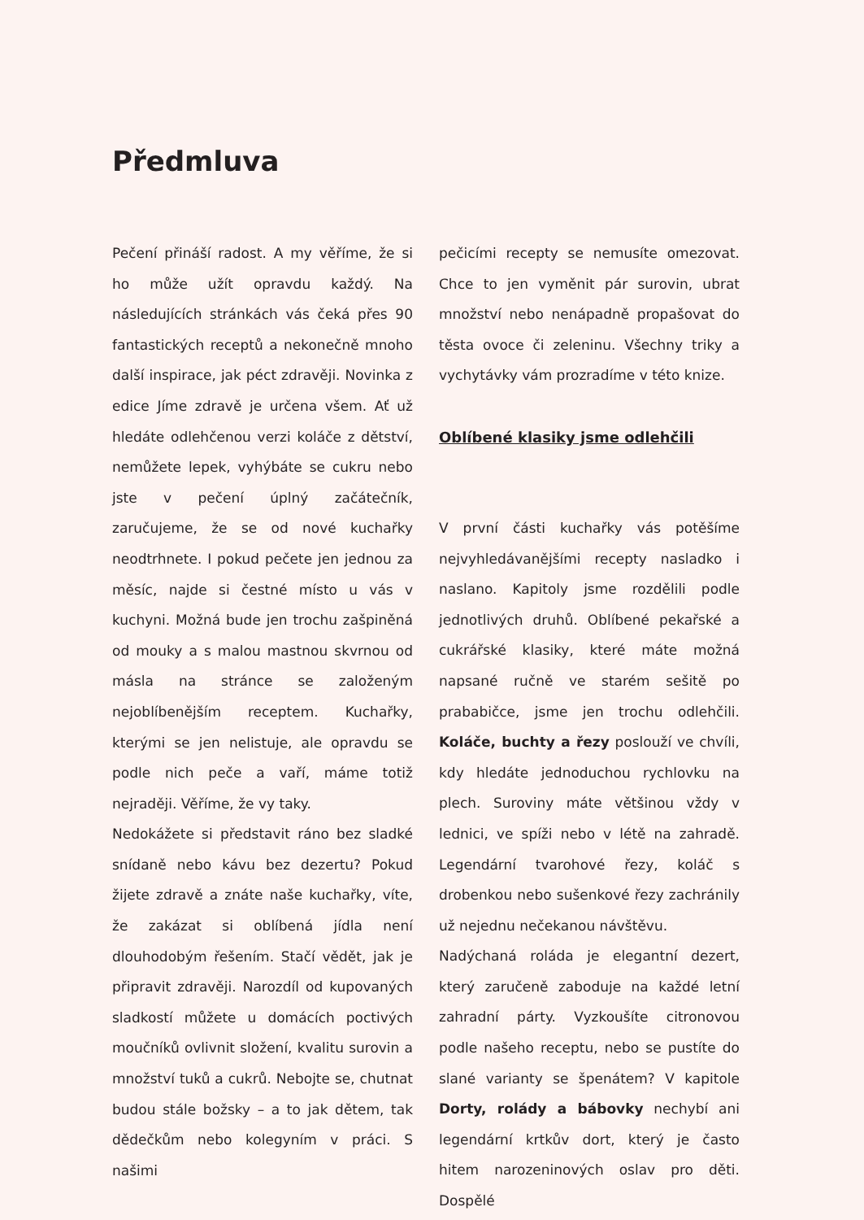Předmluva
Pečení přináší radost. A my věříme, že si ho může užít opravdu každý. Na následujících stránkách vás čeká přes 90 fantastických receptů a nekonečně mnoho další inspirace, jak péct zdravěji. Novinka z edice Jíme zdravě je určena všem. Ať už hledáte odlehčenou verzi koláče z dětství, nemůžete lepek, vyhýbáte se cukru nebo jste v pečení úplný začátečník, zaručujeme, že se od nové kuchařky neodtrhnete. I pokud pečete jen jednou za měsíc, najde si čestné místo u vás v kuchyni. Možná bude jen trochu zašpiněná od mouky a s malou mastnou skvrnou od másla na stránce se založeným nejoblíbenějším receptem. Kuchařky, kterými se jen nelistuje, ale opravdu se podle nich peče a vaří, máme totiž nejraději. Věříme, že vy taky.
Nedokážete si představit ráno bez sladké snídaně nebo kávu bez dezertu? Pokud žijete zdravě a znáte naše kuchařky, víte, že zakázat si oblíbená jídla není dlouhodobým řešením. Stačí vědět, jak je připravit zdravěji. Narozdíl od kupovaných sladkostí můžete u domácích poctivých moučníků ovlivnit složení, kvalitu surovin a množství tuků a cukrů. Nebojte se, chutnat budou stále božsky – a to jak dětem, tak dědečkům nebo kolegyním v práci. S našimi
pečicími recepty se nemusíte omezovat. Chce to jen vyměnit pár surovin, ubrat množství nebo nenápadně propašovat do těsta ovoce či zeleninu. Všechny triky a vychytávky vám prozradíme v této knize.
Oblíbené klasiky jsme odlehčili
V první části kuchařky vás potěšíme nejvyhledávanějšími recepty nasladko i naslano. Kapitoly jsme rozdělili podle jednotlivých druhů. Oblíbené pekařské a cukrářské klasiky, které máte možná napsané ručně ve starém sešitě po prababičce, jsme jen trochu odlehčili. Koláče, buchty a řezy poslouží ve chvíli, kdy hledáte jednoduchou rychlovku na plech. Suroviny máte většinou vždy v lednici, ve spíži nebo v létě na zahradě. Legendární tvarohové řezy, koláč s drobenkou nebo sušenkové řezy zachránily už nejednu nečekanou návštěvu.
Nadýchaná roláda je elegantní dezert, který zaručeně zaboduje na každé letní zahradní párty. Vyzkoušíte citronovou podle našeho receptu, nebo se pustíte do slané varianty se špenátem? V kapitole Dorty, rolády a bábovky nechybí ani legendární krtkův dort, který je často hitem narozeninových oslav pro děti. Dospělé